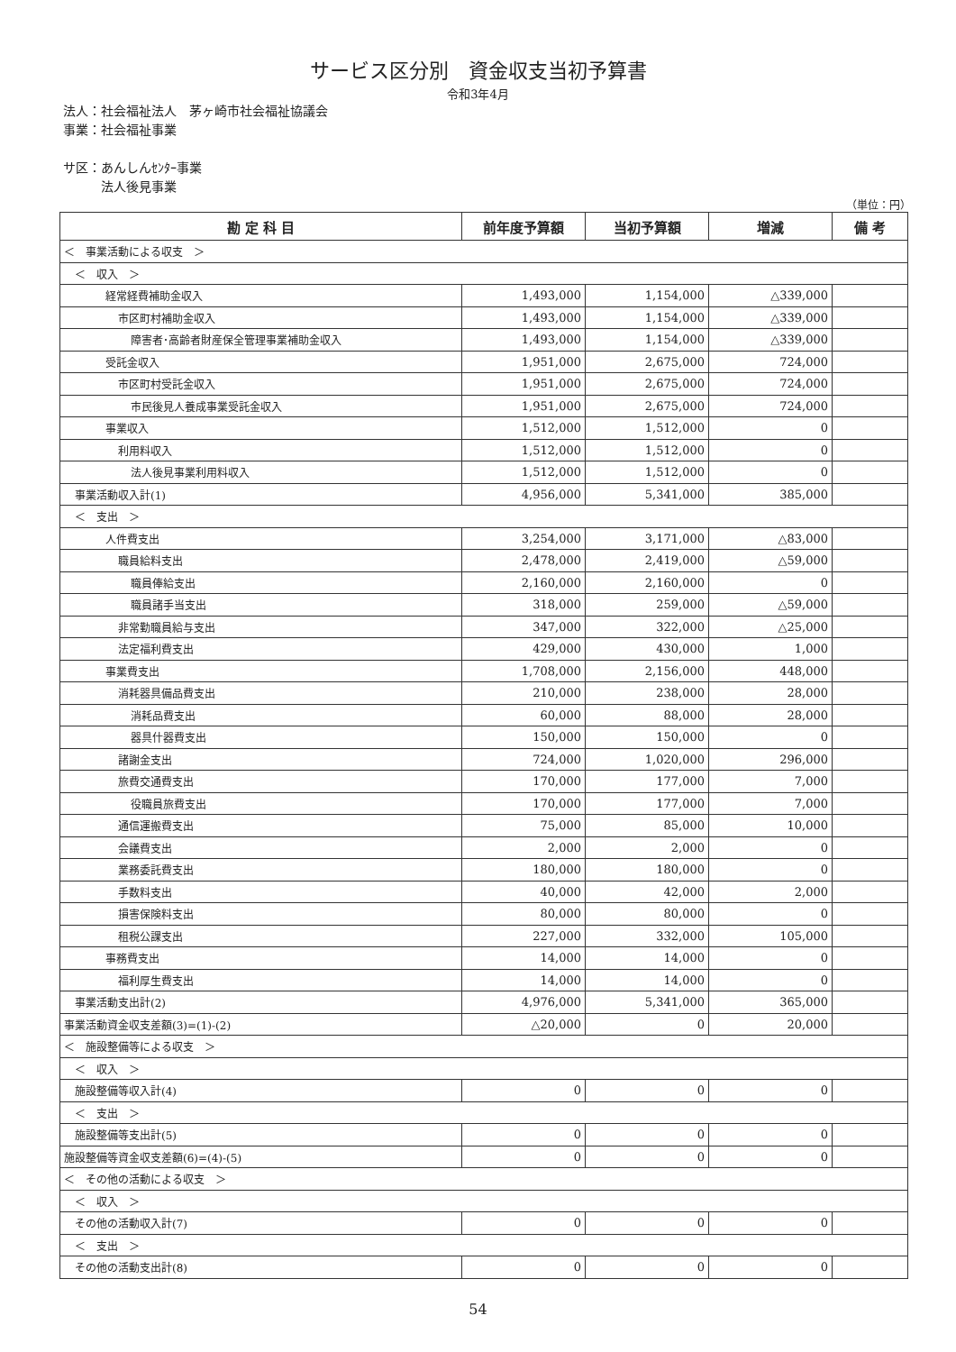サービス区分別　資金収支当初予算書
令和3年4月
法人：社会福祉法人　茅ヶ崎市社会福祉協議会
事業：社会福祉事業
サ区：あんしんｾﾝﾀｰ事業
　　　法人後見事業
（単位：円）
| 勘 定 科 目 | 前年度予算額 | 当初予算額 | 増減 | 備 考 |
| --- | --- | --- | --- | --- |
| ＜ 事業活動による収支 ＞ | | | | |
| ＜ 収入 ＞ | | | | |
| 経常経費補助金収入 | 1,493,000 | 1,154,000 | △339,000 | |
| 市区町村補助金収入 | 1,493,000 | 1,154,000 | △339,000 | |
| 障害者･高齢者財産保全管理事業補助金収入 | 1,493,000 | 1,154,000 | △339,000 | |
| 受託金収入 | 1,951,000 | 2,675,000 | 724,000 | |
| 市区町村受託金収入 | 1,951,000 | 2,675,000 | 724,000 | |
| 市民後見人養成事業受託金収入 | 1,951,000 | 2,675,000 | 724,000 | |
| 事業収入 | 1,512,000 | 1,512,000 | 0 | |
| 利用料収入 | 1,512,000 | 1,512,000 | 0 | |
| 法人後見事業利用料収入 | 1,512,000 | 1,512,000 | 0 | |
| 事業活動収入計(1) | 4,956,000 | 5,341,000 | 385,000 | |
| ＜ 支出 ＞ | | | | |
| 人件費支出 | 3,254,000 | 3,171,000 | △83,000 | |
| 職員給料支出 | 2,478,000 | 2,419,000 | △59,000 | |
| 職員俸給支出 | 2,160,000 | 2,160,000 | 0 | |
| 職員諸手当支出 | 318,000 | 259,000 | △59,000 | |
| 非常勤職員給与支出 | 347,000 | 322,000 | △25,000 | |
| 法定福利費支出 | 429,000 | 430,000 | 1,000 | |
| 事業費支出 | 1,708,000 | 2,156,000 | 448,000 | |
| 消耗器具備品費支出 | 210,000 | 238,000 | 28,000 | |
| 消耗品費支出 | 60,000 | 88,000 | 28,000 | |
| 器具什器費支出 | 150,000 | 150,000 | 0 | |
| 諸謝金支出 | 724,000 | 1,020,000 | 296,000 | |
| 旅費交通費支出 | 170,000 | 177,000 | 7,000 | |
| 役職員旅費支出 | 170,000 | 177,000 | 7,000 | |
| 通信運搬費支出 | 75,000 | 85,000 | 10,000 | |
| 会議費支出 | 2,000 | 2,000 | 0 | |
| 業務委託費支出 | 180,000 | 180,000 | 0 | |
| 手数料支出 | 40,000 | 42,000 | 2,000 | |
| 損害保険料支出 | 80,000 | 80,000 | 0 | |
| 租税公課支出 | 227,000 | 332,000 | 105,000 | |
| 事務費支出 | 14,000 | 14,000 | 0 | |
| 福利厚生費支出 | 14,000 | 14,000 | 0 | |
| 事業活動支出計(2) | 4,976,000 | 5,341,000 | 365,000 | |
| 事業活動資金収支差額(3)=(1)-(2) | △20,000 | 0 | 20,000 | |
| ＜ 施設整備等による収支 ＞ | | | | |
| ＜ 収入 ＞ | | | | |
| 施設整備等収入計(4) | 0 | 0 | 0 | |
| ＜ 支出 ＞ | | | | |
| 施設整備等支出計(5) | 0 | 0 | 0 | |
| 施設整備等資金収支差額(6)=(4)-(5) | 0 | 0 | 0 | |
| ＜ その他の活動による収支 ＞ | | | | |
| ＜ 収入 ＞ | | | | |
| その他の活動収入計(7) | 0 | 0 | 0 | |
| ＜ 支出 ＞ | | | | |
| その他の活動支出計(8) | 0 | 0 | 0 | |
54